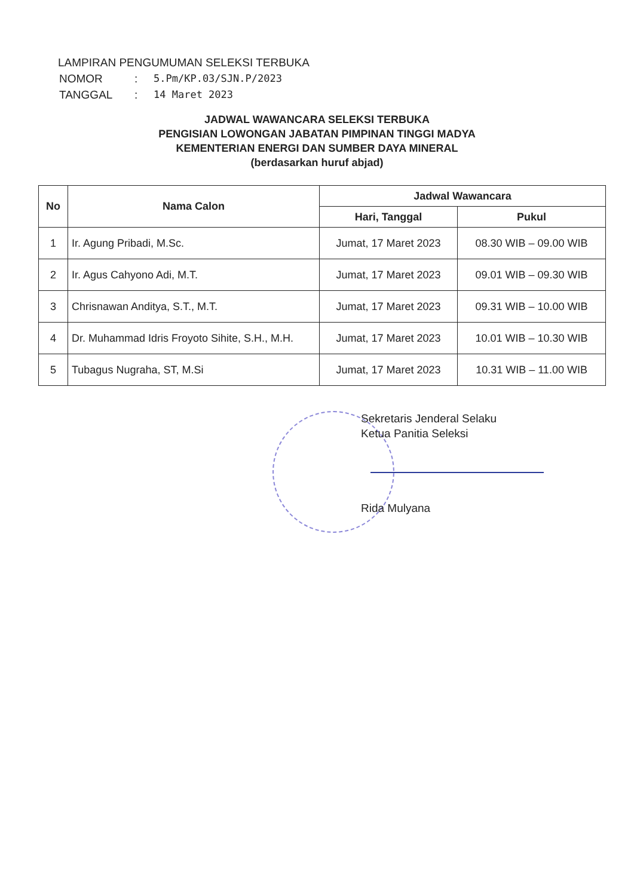LAMPIRAN PENGUMUMAN SELEKSI TERBUKA
| NOMOR | : | 5.Pm/KP.03/SJN.P/2023 |
| TANGGAL | : | 14 Maret 2023 |
JADWAL WAWANCARA SELEKSI TERBUKA
PENGISIAN LOWONGAN JABATAN PIMPINAN TINGGI MADYA
KEMENTERIAN ENERGI DAN SUMBER DAYA MINERAL
(berdasarkan huruf abjad)
| No | Nama Calon | Jadwal Wawancara | |
| --- | --- | --- | --- |
| | | Hari, Tanggal | Pukul |
| 1 | Ir. Agung Pribadi, M.Sc. | Jumat, 17 Maret 2023 | 08.30 WIB – 09.00 WIB |
| 2 | Ir. Agus Cahyono Adi, M.T. | Jumat, 17 Maret 2023 | 09.01 WIB – 09.30 WIB |
| 3 | Chrisnawan Anditya, S.T., M.T. | Jumat, 17 Maret 2023 | 09.31 WIB – 10.00 WIB |
| 4 | Dr. Muhammad Idris Froyoto Sihite, S.H., M.H. | Jumat, 17 Maret 2023 | 10.01 WIB – 10.30 WIB |
| 5 | Tubagus Nugraha, ST, M.Si | Jumat, 17 Maret 2023 | 10.31 WIB – 11.00 WIB |
Sekretaris Jenderal Selaku
Ketua Panitia Seleksi
Rida Mulyana